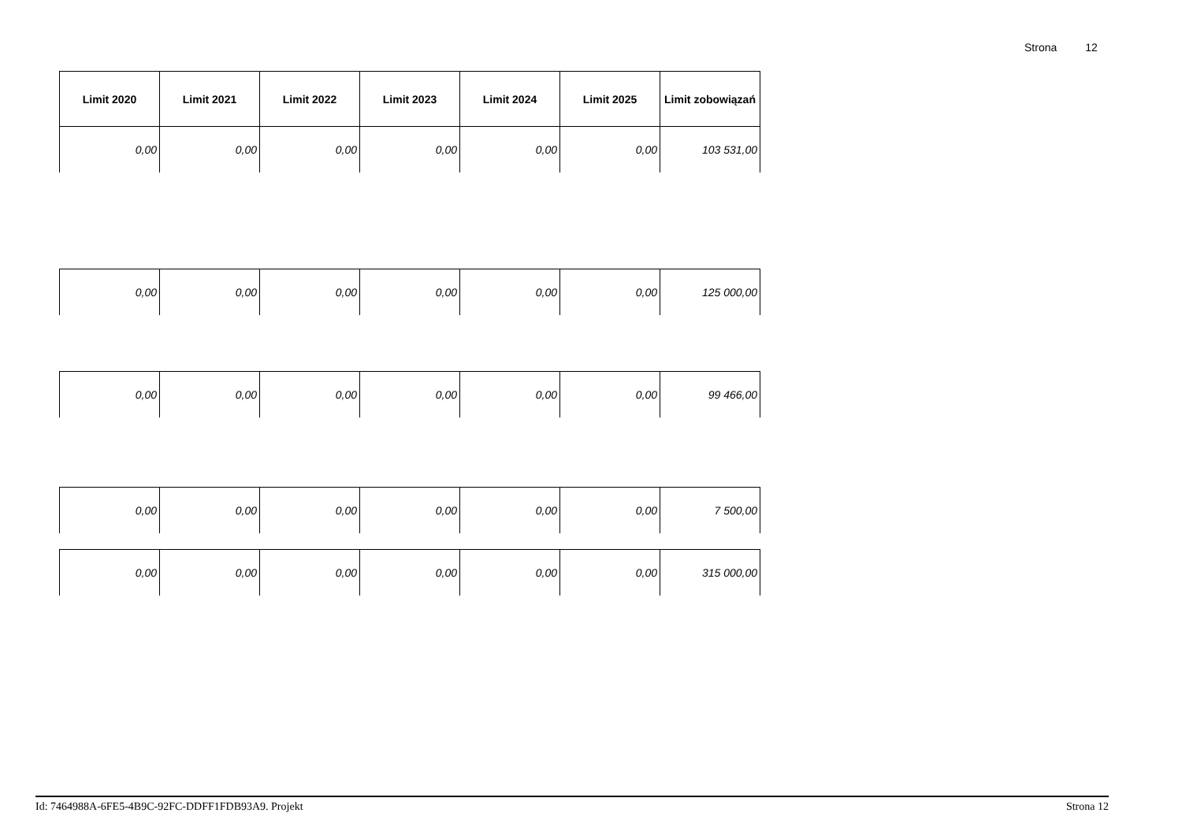Strona 12
| Limit 2020 | Limit 2021 | Limit 2022 | Limit 2023 | Limit 2024 | Limit 2025 | Limit zobowiązań |
| --- | --- | --- | --- | --- | --- | --- |
| 0,00 | 0,00 | 0,00 | 0,00 | 0,00 | 0,00 | 103 531,00 |
| 0,00 | 0,00 | 0,00 | 0,00 | 0,00 | 0,00 | 125 000,00 |
| 0,00 | 0,00 | 0,00 | 0,00 | 0,00 | 0,00 | 99 466,00 |
| 0,00 | 0,00 | 0,00 | 0,00 | 0,00 | 0,00 | 7 500,00 |
| 0,00 | 0,00 | 0,00 | 0,00 | 0,00 | 0,00 | 315 000,00 |
Id: 7464988A-6FE5-4B9C-92FC-DDFF1FDB93A9. Projekt Strona 12